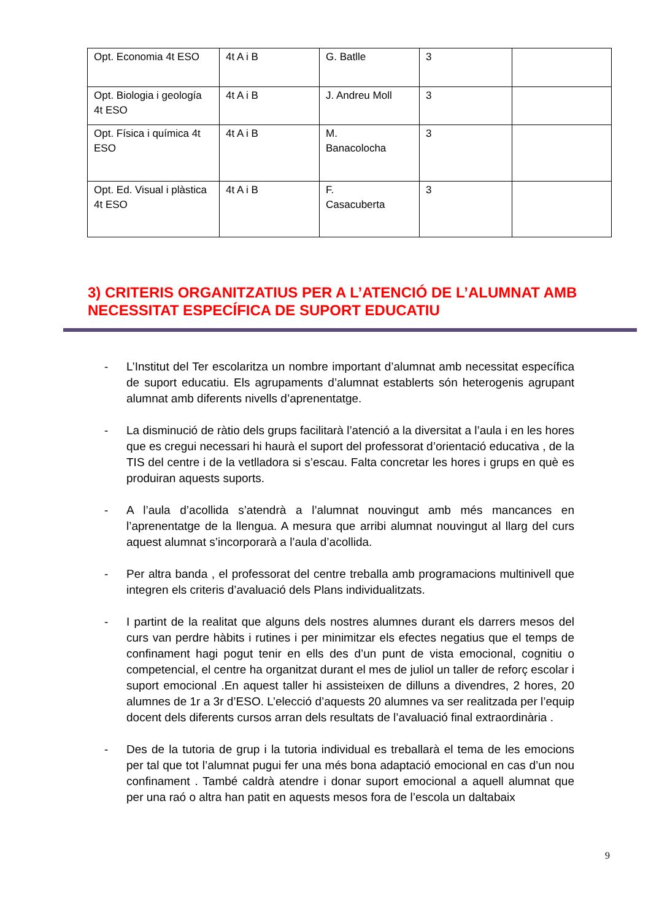| Opt. Economia 4t ESO | 4t A i B | G. Batlle | 3 | |
| Opt. Biologia i geología 4t ESO | 4t A i B | J. Andreu Moll | 3 | |
| Opt. Física i química 4t ESO | 4t A i B | M. Banacolocha | 3 | |
| Opt. Ed. Visual i plàstica 4t ESO | 4t A i B | F. Casacuberta | 3 | |
3) CRITERIS ORGANITZATIUS PER A L’ATENCIÓ DE L’ALUMNAT AMB NECESSITAT ESPECÍFICA DE SUPORT EDUCATIU
- L’Institut del Ter escolaritza un nombre important d’alumnat amb necessitat específica de suport educatiu. Els agrupaments d’alumnat establerts són heterogenis agrupant alumnat amb diferents nivells d’aprenentatge.
- La disminució de ràtio dels grups facilitarà l’atenció a la diversitat a l’aula i en les hores que es cregui necessari hi haurà el suport del professorat d’orientació educativa , de la TIS del centre i de la vetlladora si s’escau. Falta concretar les hores i grups en què es produiran aquests suports.
- A l’aula d’acollida s’atendrà a l’alumnat nouvingut amb més mancances en l’aprenentatge de la llengua. A mesura que arribi alumnat nouvingut al llarg del curs aquest alumnat s’incorporarà a l’aula d’acollida.
- Per altra banda , el professorat del centre treballa amb programacions multinivell que integren els criteris d’avaluació dels Plans individualitzats.
- I partint de la realitat que alguns dels nostres alumnes durant els darrers mesos del curs van perdre hàbits i rutines i per minimitzar els efectes negatius que el temps de confinament hagi pogut tenir en ells des d’un punt de vista emocional, cognitiu o competencial, el centre ha organitzat durant el mes de juliol un taller de reforç escolar i suport emocional .En aquest taller hi assisteixen de dilluns a divendres, 2 hores, 20 alumnes de 1r a 3r d’ESO. L’elecció d’aquests 20 alumnes va ser realitzada per l’equip docent dels diferents cursos arran dels resultats de l’avaluació final extraordinària .
- Des de la tutoria de grup i la tutoria individual es treballarà el tema de les emocions per tal que tot l’alumnat pugui fer una més bona adaptació emocional en cas d’un nou confinament . També caldrà atendre i donar suport emocional a aquell alumnat que per una raó o altra han patit en aquests mesos fora de l’escola un daltabaix
9